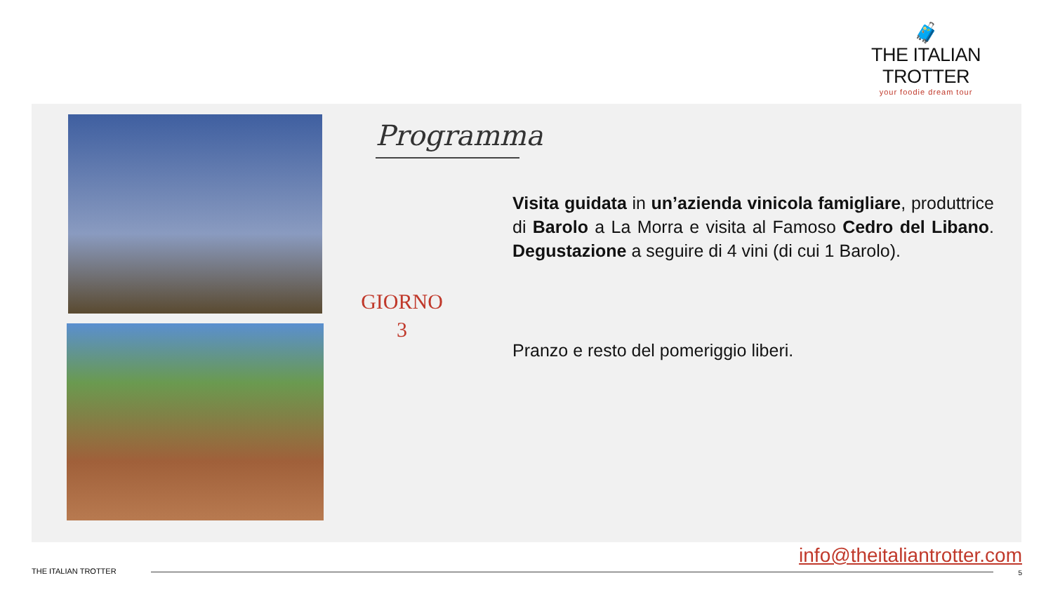🧳
THE ITALIAN TROTTER
your foodie dream tour
Programma
GIORNO
3
Visita guidata in un’azienda vinicola famigliare, produttrice di Barolo a La Morra e visita al Famoso Cedro del Libano. Degustazione a seguire di 4 vini (di cui 1 Barolo).
Pranzo e resto del pomeriggio liberi.
info@theitaliantrotter.com
THE ITALIAN TROTTER 5